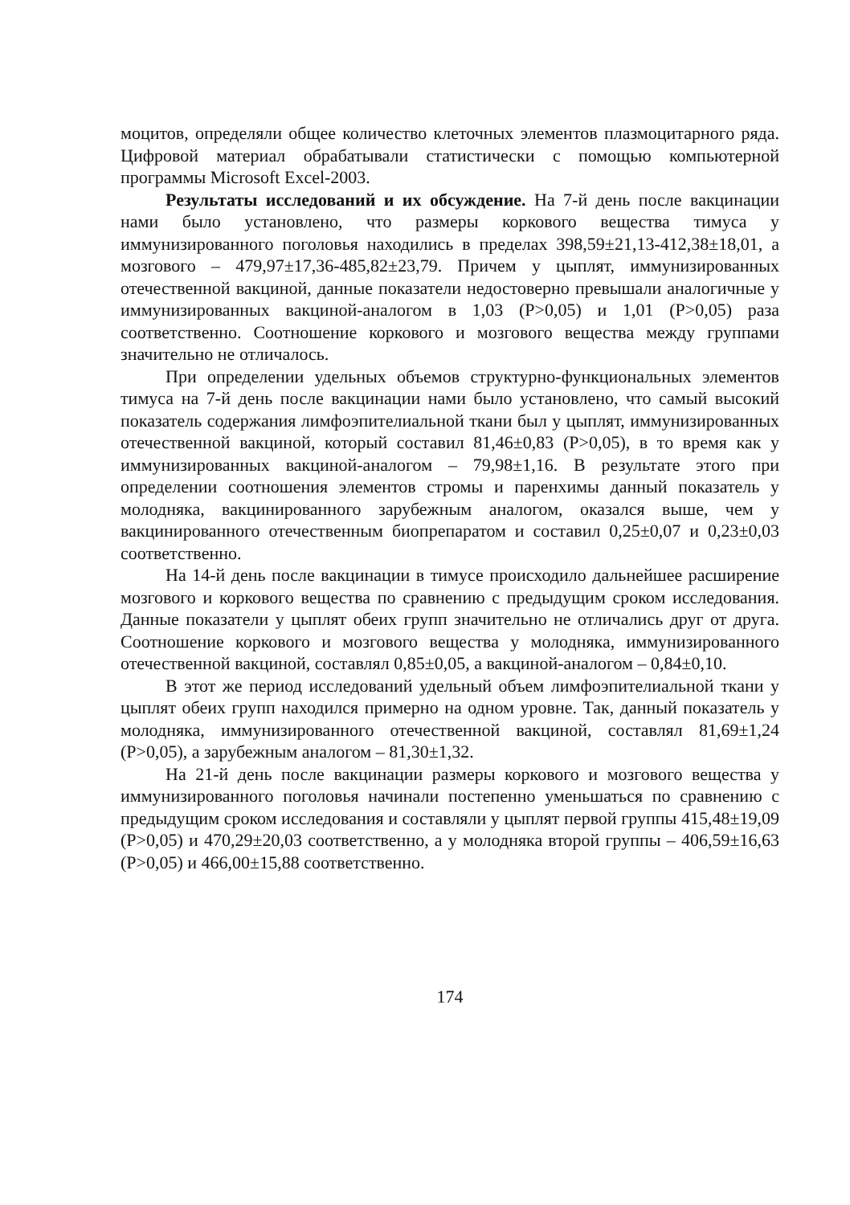моцитов, определяли общее количество клеточных элементов плазмоцитарного ряда. Цифровой материал обрабатывали статистически с помощью компьютерной программы Microsoft Excel-2003.
Результаты исследований и их обсуждение. На 7-й день после вакцинации нами было установлено, что размеры коркового вещества тимуса у иммунизированного поголовья находились в пределах 398,59±21,13-412,38±18,01, а мозгового – 479,97±17,36-485,82±23,79. Причем у цыплят, иммунизированных отечественной вакциной, данные показатели недостоверно превышали аналогичные у иммунизированных вакциной-аналогом в 1,03 (P>0,05) и 1,01 (P>0,05) раза соответственно. Соотношение коркового и мозгового вещества между группами значительно не отличалось.
При определении удельных объемов структурно-функциональных элементов тимуса на 7-й день после вакцинации нами было установлено, что самый высокий показатель содержания лимфоэпителиальной ткани был у цыплят, иммунизированных отечественной вакциной, который составил 81,46±0,83 (P>0,05), в то время как у иммунизированных вакциной-аналогом – 79,98±1,16. В результате этого при определении соотношения элементов стромы и паренхимы данный показатель у молодняка, вакцинированного зарубежным аналогом, оказался выше, чем у вакцинированного отечественным биопрепаратом и составил 0,25±0,07 и 0,23±0,03 соответственно.
На 14-й день после вакцинации в тимусе происходило дальнейшее расширение мозгового и коркового вещества по сравнению с предыдущим сроком исследования. Данные показатели у цыплят обеих групп значительно не отличались друг от друга. Соотношение коркового и мозгового вещества у молодняка, иммунизированного отечественной вакциной, составлял 0,85±0,05, а вакциной-аналогом – 0,84±0,10.
В этот же период исследований удельный объем лимфоэпителиальной ткани у цыплят обеих групп находился примерно на одном уровне. Так, данный показатель у молодняка, иммунизированного отечественной вакциной, составлял 81,69±1,24 (P>0,05), а зарубежным аналогом – 81,30±1,32.
На 21-й день после вакцинации размеры коркового и мозгового вещества у иммунизированного поголовья начинали постепенно уменьшаться по сравнению с предыдущим сроком исследования и составляли у цыплят первой группы 415,48±19,09 (P>0,05) и 470,29±20,03 соответственно, а у молодняка второй группы – 406,59±16,63 (P>0,05) и 466,00±15,88 соответственно.
174